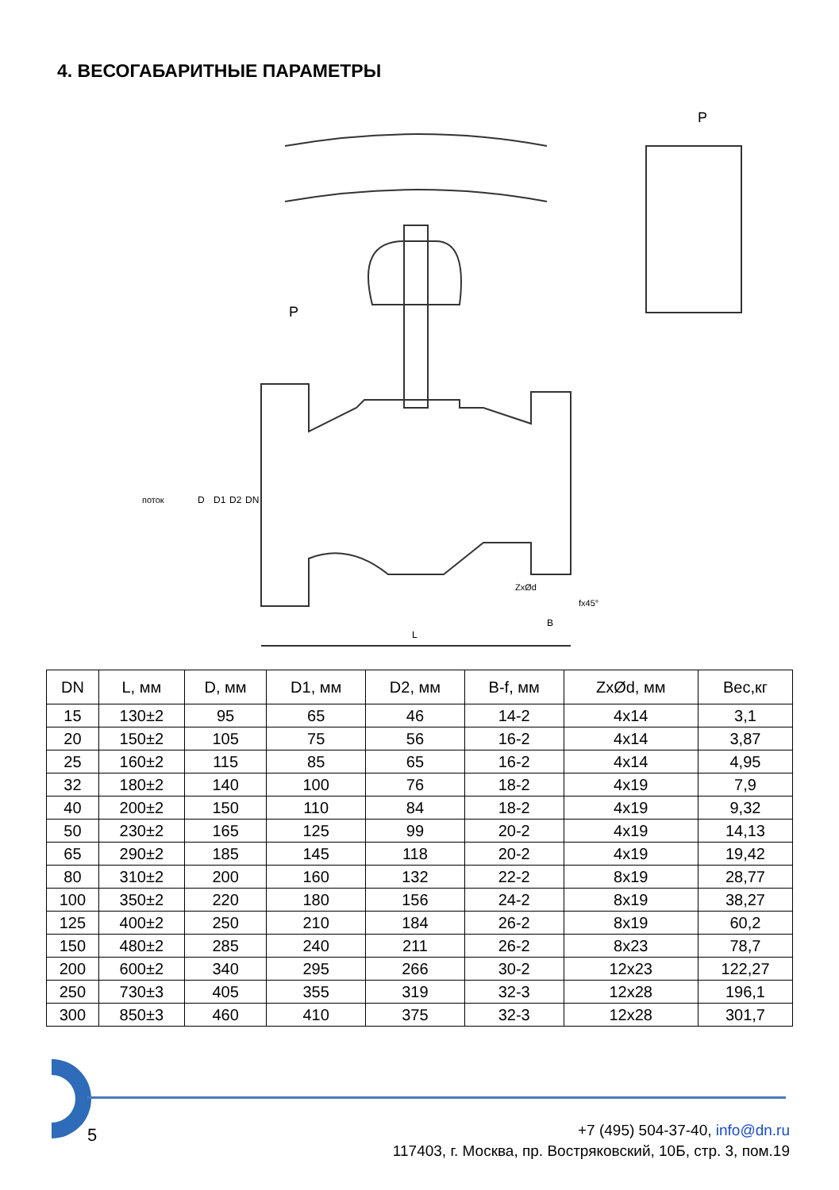4. ВЕСОГАБАРИТНЫЕ ПАРАМЕТРЫ
P
P
поток
D
D1
D2
DN
ZxØd
fx45°
B
L
| DN | L, мм | D, мм | D1, мм | D2, мм | B-f, мм | ZxØd, мм | Вес,кг |
| --- | --- | --- | --- | --- | --- | --- | --- |
| 15 | 130±2 | 95 | 65 | 46 | 14-2 | 4x14 | 3,1 |
| 20 | 150±2 | 105 | 75 | 56 | 16-2 | 4x14 | 3,87 |
| 25 | 160±2 | 115 | 85 | 65 | 16-2 | 4x14 | 4,95 |
| 32 | 180±2 | 140 | 100 | 76 | 18-2 | 4x19 | 7,9 |
| 40 | 200±2 | 150 | 110 | 84 | 18-2 | 4x19 | 9,32 |
| 50 | 230±2 | 165 | 125 | 99 | 20-2 | 4x19 | 14,13 |
| 65 | 290±2 | 185 | 145 | 118 | 20-2 | 4x19 | 19,42 |
| 80 | 310±2 | 200 | 160 | 132 | 22-2 | 8x19 | 28,77 |
| 100 | 350±2 | 220 | 180 | 156 | 24-2 | 8x19 | 38,27 |
| 125 | 400±2 | 250 | 210 | 184 | 26-2 | 8x19 | 60,2 |
| 150 | 480±2 | 285 | 240 | 211 | 26-2 | 8x23 | 78,7 |
| 200 | 600±2 | 340 | 295 | 266 | 30-2 | 12x23 | 122,27 |
| 250 | 730±3 | 405 | 355 | 319 | 32-3 | 12x28 | 196,1 |
| 300 | 850±3 | 460 | 410 | 375 | 32-3 | 12x28 | 301,7 |
5
+7 (495) 504-37-40, info@dn.ru
117403, г. Москва, пр. Востряковский, 10Б, стр. 3, пом.19